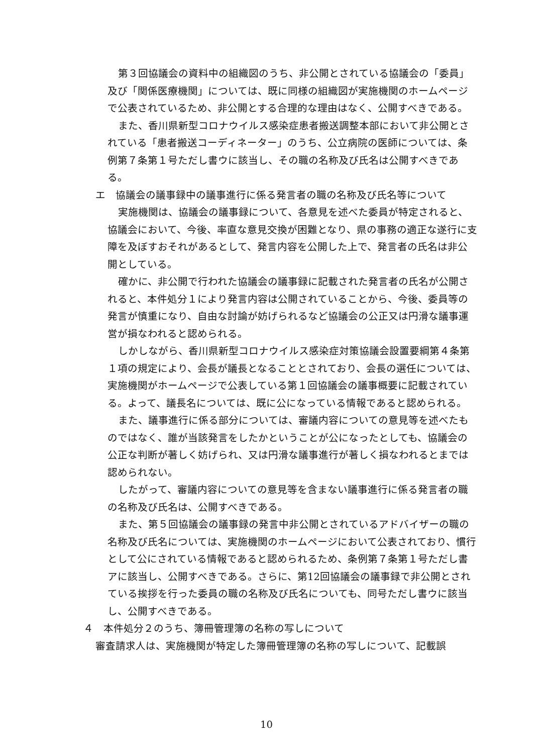第３回協議会の資料中の組織図のうち、非公開とされている協議会の「委員」及び「関係医療機関」については、既に同様の組織図が実施機関のホームページで公表されているため、非公開とする合理的な理由はなく、公開すべきである。
また、香川県新型コロナウイルス感染症患者搬送調整本部において非公開とされている「患者搬送コーディネーター」のうち、公立病院の医師については、条例第７条第１号ただし書ウに該当し、その職の名称及び氏名は公開すべきである。
エ　協議会の議事録中の議事進行に係る発言者の職の名称及び氏名等について
実施機関は、協議会の議事録について、各意見を述べた委員が特定されると、協議会において、今後、率直な意見交換が困難となり、県の事務の適正な遂行に支障を及ぼすおそれがあるとして、発言内容を公開した上で、発言者の氏名は非公開としている。
確かに、非公開で行われた協議会の議事録に記載された発言者の氏名が公開されると、本件処分１により発言内容は公開されていることから、今後、委員等の発言が慎重になり、自由な討論が妨げられるなど協議会の公正又は円滑な議事運営が損なわれると認められる。
しかしながら、香川県新型コロナウイルス感染症対策協議会設置要綱第４条第１項の規定により、会長が議長となることとされており、会長の選任については、実施機関がホームページで公表している第１回協議会の議事概要に記載されている。よって、議長名については、既に公になっている情報であると認められる。
また、議事進行に係る部分については、審議内容についての意見等を述べたものではなく、誰が当該発言をしたかということが公になったとしても、協議会の公正な判断が著しく妨げられ、又は円滑な議事進行が著しく損なわれるとまでは認められない。
したがって、審議内容についての意見等を含まない議事進行に係る発言者の職の名称及び氏名は、公開すべきである。
また、第５回協議会の議事録の発言中非公開とされているアドバイザーの職の名称及び氏名については、実施機関のホームページにおいて公表されており、慣行として公にされている情報であると認められるため、条例第７条第１号ただし書アに該当し、公開すべきである。さらに、第12回協議会の議事録で非公開とされている挨拶を行った委員の職の名称及び氏名についても、同号ただし書ウに該当し、公開すべきである。
４　本件処分２のうち、簿冊管理簿の名称の写しについて
審査請求人は、実施機関が特定した簿冊管理簿の名称の写しについて、記載誤
10